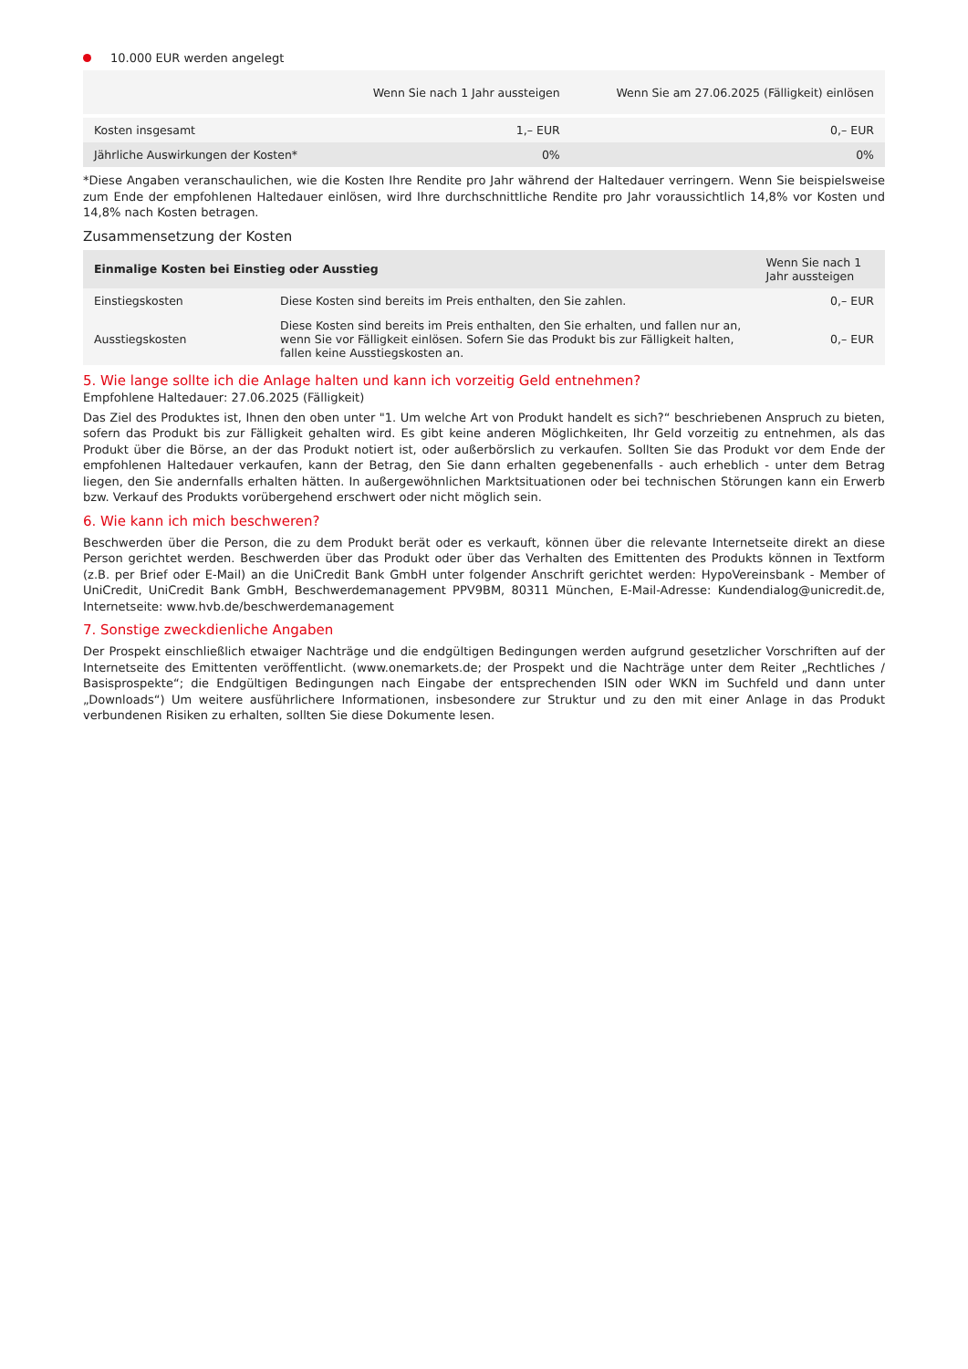10.000 EUR werden angelegt
| | Wenn Sie nach 1 Jahr aussteigen | Wenn Sie am 27.06.2025 (Fälligkeit) einlösen |
| --- | --- | --- |
| Kosten insgesamt | 1,– EUR | 0,– EUR |
| Jährliche Auswirkungen der Kosten* | 0% | 0% |
*Diese Angaben veranschaulichen, wie die Kosten Ihre Rendite pro Jahr während der Haltedauer verringern. Wenn Sie beispielsweise zum Ende der empfohlenen Haltedauer einlösen, wird Ihre durchschnittliche Rendite pro Jahr voraussichtlich 14,8% vor Kosten und 14,8% nach Kosten betragen.
Zusammensetzung der Kosten
| Einmalige Kosten bei Einstieg oder Ausstieg | | Wenn Sie nach 1 Jahr aussteigen |
| --- | --- | --- |
| Einstiegskosten | Diese Kosten sind bereits im Preis enthalten, den Sie zahlen. | 0,– EUR |
| Ausstiegskosten | Diese Kosten sind bereits im Preis enthalten, den Sie erhalten, und fallen nur an, wenn Sie vor Fälligkeit einlösen. Sofern Sie das Produkt bis zur Fälligkeit halten, fallen keine Ausstiegskosten an. | 0,– EUR |
5. Wie lange sollte ich die Anlage halten und kann ich vorzeitig Geld entnehmen?
Empfohlene Haltedauer: 27.06.2025 (Fälligkeit)
Das Ziel des Produktes ist, Ihnen den oben unter "1. Um welche Art von Produkt handelt es sich?“ beschriebenen Anspruch zu bieten, sofern das Produkt bis zur Fälligkeit gehalten wird. Es gibt keine anderen Möglichkeiten, Ihr Geld vorzeitig zu entnehmen, als das Produkt über die Börse, an der das Produkt notiert ist, oder außerbörslich zu verkaufen. Sollten Sie das Produkt vor dem Ende der empfohlenen Haltedauer verkaufen, kann der Betrag, den Sie dann erhalten gegebenenfalls - auch erheblich - unter dem Betrag liegen, den Sie andernfalls erhalten hätten. In außergewöhnlichen Marktsituationen oder bei technischen Störungen kann ein Erwerb bzw. Verkauf des Produkts vorübergehend erschwert oder nicht möglich sein.
6. Wie kann ich mich beschweren?
Beschwerden über die Person, die zu dem Produkt berät oder es verkauft, können über die relevante Internetseite direkt an diese Person gerichtet werden. Beschwerden über das Produkt oder über das Verhalten des Emittenten des Produkts können in Textform (z.B. per Brief oder E-Mail) an die UniCredit Bank GmbH unter folgender Anschrift gerichtet werden: HypoVereinsbank - Member of UniCredit, UniCredit Bank GmbH, Beschwerdemanagement PPV9BM, 80311 München, E-Mail-Adresse: Kundendialog@unicredit.de, Internetseite: www.hvb.de/beschwerdemanagement
7. Sonstige zweckdienliche Angaben
Der Prospekt einschließlich etwaiger Nachträge und die endgültigen Bedingungen werden aufgrund gesetzlicher Vorschriften auf der Internetseite des Emittenten veröffentlicht. (www.onemarkets.de; der Prospekt und die Nachträge unter dem Reiter „Rechtliches / Basisprospekte“; die Endgültigen Bedingungen nach Eingabe der entsprechenden ISIN oder WKN im Suchfeld und dann unter „Downloads“) Um weitere ausführlichere Informationen, insbesondere zur Struktur und zu den mit einer Anlage in das Produkt verbundenen Risiken zu erhalten, sollten Sie diese Dokumente lesen.